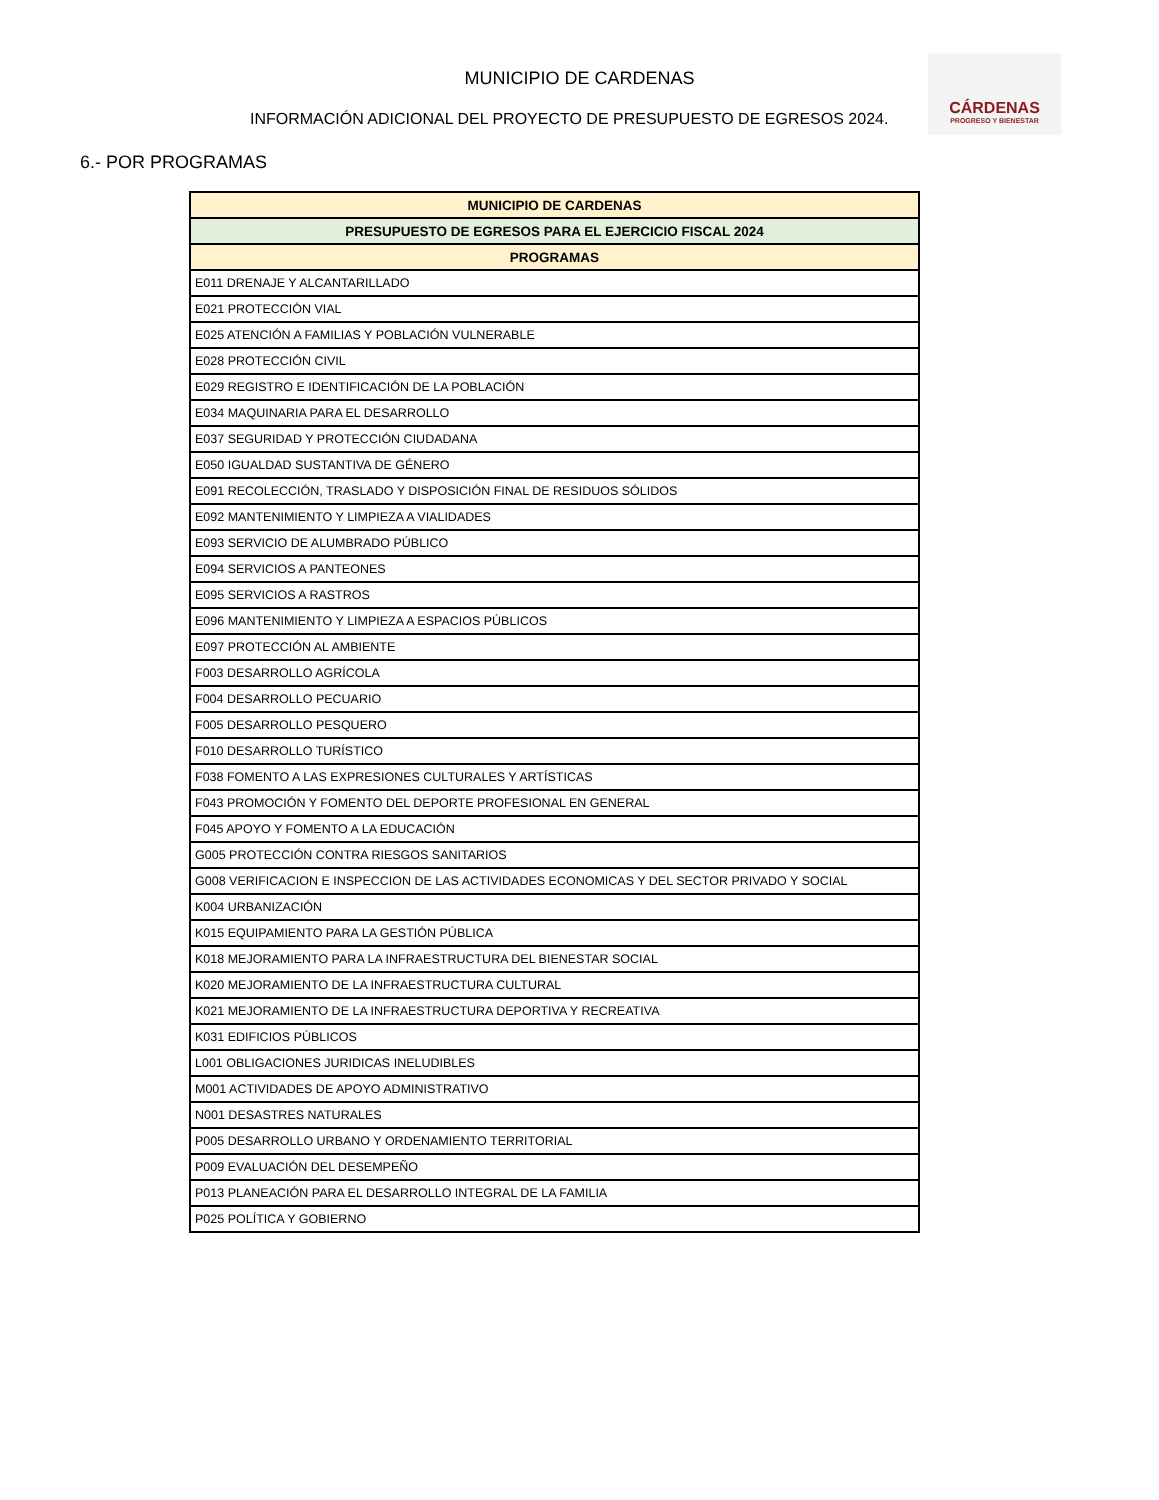MUNICIPIO DE CARDENAS
INFORMACIÓN ADICIONAL DEL PROYECTO DE PRESUPUESTO DE EGRESOS 2024.
CÁRDENAS
PROGRESO Y BIENESTAR
6.- POR PROGRAMAS
| MUNICIPIO DE CARDENAS |
| --- |
| PRESUPUESTO DE EGRESOS PARA EL EJERCICIO FISCAL 2024 |
| PROGRAMAS |
| E011 DRENAJE Y ALCANTARILLADO |
| E021 PROTECCIÓN VIAL |
| E025 ATENCIÓN A FAMILIAS Y POBLACIÓN VULNERABLE |
| E028 PROTECCIÓN CIVIL |
| E029 REGISTRO E IDENTIFICACIÓN DE LA POBLACIÓN |
| E034 MAQUINARIA PARA EL DESARROLLO |
| E037 SEGURIDAD Y PROTECCIÓN CIUDADANA |
| E050 IGUALDAD SUSTANTIVA DE GÉNERO |
| E091 RECOLECCIÓN, TRASLADO Y DISPOSICIÓN FINAL DE RESIDUOS SÓLIDOS |
| E092 MANTENIMIENTO Y LIMPIEZA A VIALIDADES |
| E093 SERVICIO DE ALUMBRADO PÚBLICO |
| E094 SERVICIOS A PANTEONES |
| E095 SERVICIOS A RASTROS |
| E096 MANTENIMIENTO Y LIMPIEZA A ESPACIOS PÚBLICOS |
| E097 PROTECCIÓN AL AMBIENTE |
| F003 DESARROLLO AGRÍCOLA |
| F004 DESARROLLO PECUARIO |
| F005 DESARROLLO PESQUERO |
| F010 DESARROLLO TURÍSTICO |
| F038 FOMENTO A LAS EXPRESIONES CULTURALES Y ARTÍSTICAS |
| F043 PROMOCIÓN Y FOMENTO DEL DEPORTE PROFESIONAL EN GENERAL |
| F045 APOYO Y FOMENTO A LA EDUCACIÓN |
| G005 PROTECCIÓN CONTRA RIESGOS SANITARIOS |
| G008 VERIFICACION E INSPECCION DE LAS ACTIVIDADES ECONOMICAS Y DEL SECTOR PRIVADO Y SOCIAL |
| K004 URBANIZACIÓN |
| K015 EQUIPAMIENTO PARA LA GESTIÓN PÚBLICA |
| K018 MEJORAMIENTO PARA LA INFRAESTRUCTURA DEL BIENESTAR SOCIAL |
| K020 MEJORAMIENTO DE LA INFRAESTRUCTURA CULTURAL |
| K021 MEJORAMIENTO DE LA INFRAESTRUCTURA DEPORTIVA Y RECREATIVA |
| K031 EDIFICIOS PÚBLICOS |
| L001 OBLIGACIONES JURIDICAS INELUDIBLES |
| M001 ACTIVIDADES DE APOYO ADMINISTRATIVO |
| N001 DESASTRES NATURALES |
| P005 DESARROLLO URBANO Y ORDENAMIENTO TERRITORIAL |
| P009 EVALUACIÓN DEL DESEMPEÑO |
| P013 PLANEACIÓN PARA EL DESARROLLO INTEGRAL DE LA FAMILIA |
| P025 POLÍTICA Y GOBIERNO |